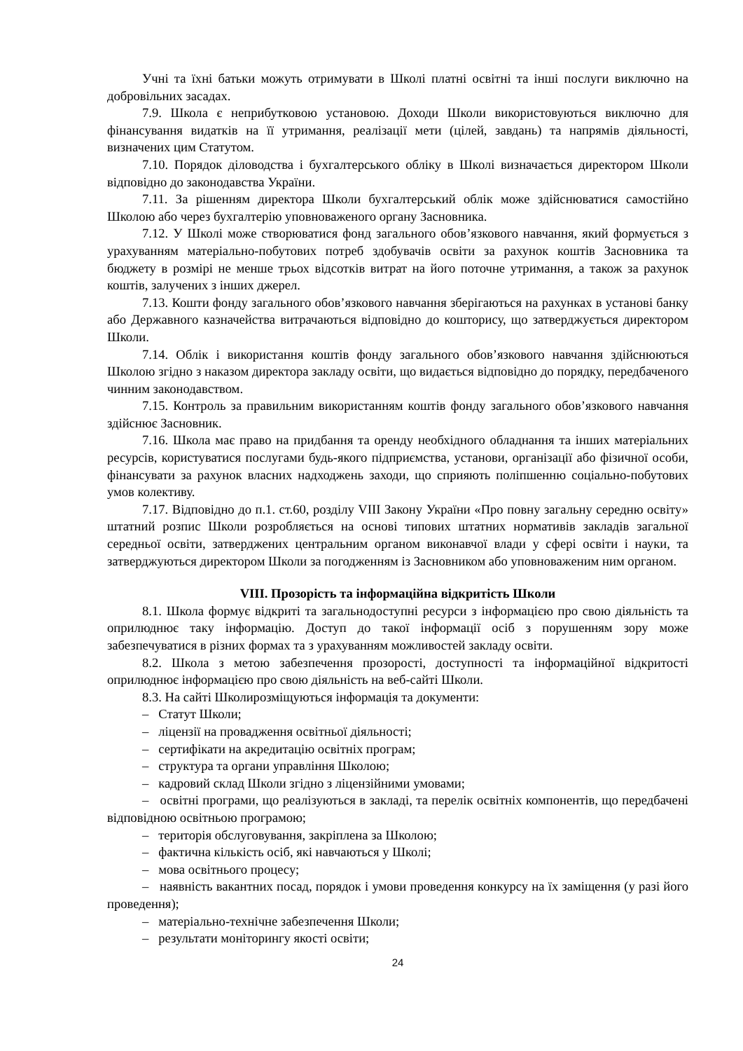Учні та їхні батьки можуть отримувати в Школі платні освітні та інші послуги виключно на добровільних засадах.
7.9. Школа є неприбутковою установою. Доходи Школи використовуються виключно для фінансування видатків на її утримання, реалізації мети (цілей, завдань) та напрямів діяльності, визначених цим Статутом.
7.10. Порядок діловодства і бухгалтерського обліку в Школі визначається директором Школи відповідно до законодавства України.
7.11. За рішенням директора Школи бухгалтерський облік може здійснюватися самостійно Школою або через бухгалтерію уповноваженого органу Засновника.
7.12. У Школі може створюватися фонд загального обов’язкового навчання, який формується з урахуванням матеріально-побутових потреб здобувачів освіти за рахунок коштів Засновника та бюджету в розмірі не менше трьох відсотків витрат на його поточне утримання, а також за рахунок коштів, залучених з інших джерел.
7.13. Кошти фонду загального обов’язкового навчання зберігаються на рахунках в установі банку або Державного казначейства витрачаються відповідно до кошторису, що затверджується директором Школи.
7.14. Облік і використання коштів фонду загального обов’язкового навчання здійснюються Школою згідно з наказом директора закладу освіти, що видається відповідно до порядку, передбаченого чинним законодавством.
7.15. Контроль за правильним використанням коштів фонду загального обов’язкового навчання здійснює Засновник.
7.16. Школа має право на придбання та оренду необхідного обладнання та інших матеріальних ресурсів, користуватися послугами будь-якого підприємства, установи, організації або фізичної особи, фінансувати за рахунок власних надходжень заходи, що сприяють поліпшенню соціально-побутових умов колективу.
7.17. Відповідно до п.1. ст.60, розділу VIII Закону України «Про повну загальну середню освіту» штатний розпис Школи розробляється на основі типових штатних нормативів закладів загальної середньої освіти, затверджених центральним органом виконавчої влади у сфері освіти і науки, та затверджуються директором Школи за погодженням із Засновником або уповноваженим ним органом.
VIII. Прозорість та інформаційна відкритість Школи
8.1. Школа формує відкриті та загальнодоступні ресурси з інформацією про свою діяльність та оприлюднює таку інформацію. Доступ до такої інформації осіб з порушенням зору може забезпечуватися в різних формах та з урахуванням можливостей закладу освіти.
8.2. Школа з метою забезпечення прозорості, доступності та інформаційної відкритості оприлюднює інформацією про свою діяльність на веб-сайті Школи.
8.3. На сайті Школирозміщуються інформація та документи:
– Статут Школи;
– ліцензії на провадження освітньої діяльності;
– сертифікати на акредитацію освітніх програм;
– структура та органи управління Школою;
– кадровий склад Школи згідно з ліцензійними умовами;
– освітні програми, що реалізуються в закладі, та перелік освітніх компонентів, що передбачені відповідною освітньою програмою;
– територія обслуговування, закріплена за Школою;
– фактична кількість осіб, які навчаються у Школі;
– мова освітнього процесу;
– наявність вакантних посад, порядок і умови проведення конкурсу на їх заміщення (у разі його проведення);
– матеріально-технічне забезпечення Школи;
– результати моніторингу якості освіти;
24